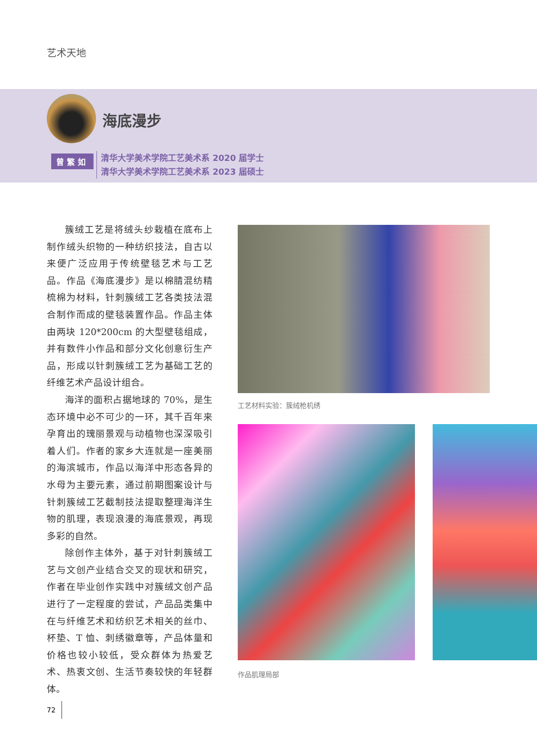艺术天地
海底漫步
曾繁如
清华大学美术学院工艺美术系 2020 届学士
清华大学美术学院工艺美术系 2023 届硕士
簇绒工艺是将绒头纱栽植在底布上制作绒头织物的一种纺织技法，自古以来便广泛应用于传统壁毯艺术与工艺品。作品《海底漫步》是以棉腈混纺精梳棉为材料，针刺簇绒工艺各类技法混合制作而成的壁毯装置作品。作品主体由两块 120*200cm 的大型壁毯组成，并有数件小作品和部分文化创意衍生产品，形成以针刺簇绒工艺为基础工艺的纤维艺术产品设计组合。
海洋的面积占据地球的 70%，是生态环境中必不可少的一环，其千百年来孕育出的瑰丽景观与动植物也深深吸引着人们。作者的家乡大连就是一座美丽的海滨城市，作品以海洋中形态各异的水母为主要元素，通过前期图案设计与针刺簇绒工艺截制技法提取整理海洋生物的肌理，表现浪漫的海底景观，再现多彩的自然。
除创作主体外，基于对针刺簇绒工艺与文创产业结合交叉的现状和研究，作者在毕业创作实践中对簇绒文创产品进行了一定程度的尝试，产品品类集中在与纤维艺术和纺织艺术相关的丝巾、杯垫、T 恤、刺绣徽章等，产品体量和价格也较小较低，受众群体为热爱艺术、热衷文创、生活节奏较快的年轻群体。
工艺材料实验：簇绒枪机绣
作品肌理局部
72